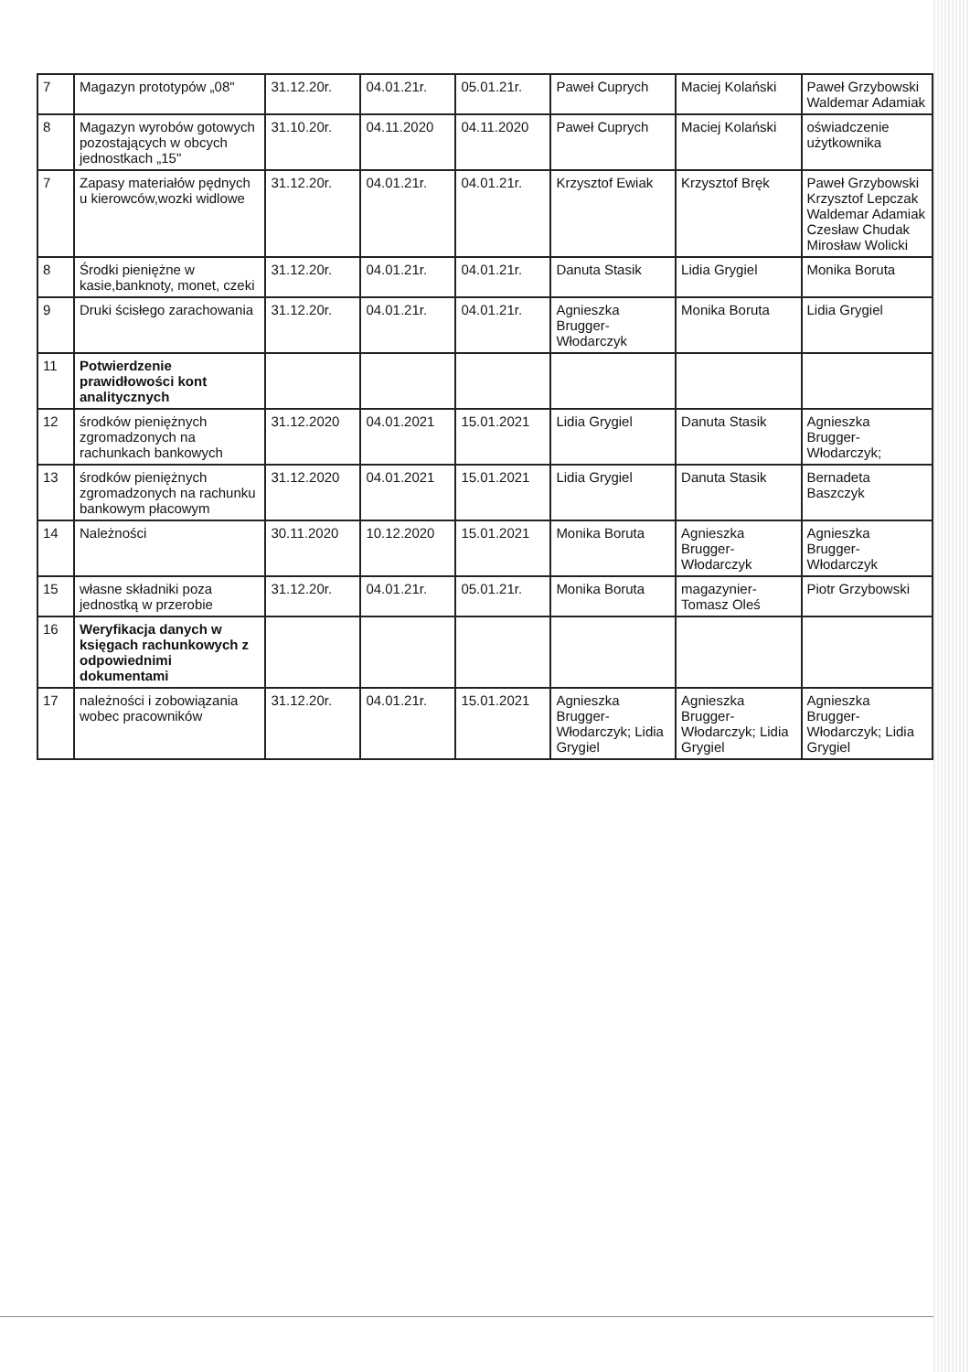| 7 | Magazyn prototypów „08" | 31.12.20r. | 04.01.21r. | 05.01.21r. | Paweł Cuprych | Maciej Kolański | Paweł Grzybowski Waldemar Adamiak |
| 8 | Magazyn wyrobów gotowych pozostających w obcych jednostkach „15" | 31.10.20r. | 04.11.2020 | 04.11.2020 | Paweł Cuprych | Maciej Kolański | oświadczenie użytkownika |
| 7 | Zapasy materiałów pędnych u kierowców,wozki widlowe | 31.12.20r. | 04.01.21r. | 04.01.21r. | Krzysztof Ewiak | Krzysztof Bręk | Paweł Grzybowski Krzysztof Lepczak Waldemar Adamiak Czesław Chudak Mirosław Wolicki |
| 8 | Środki pieniężne w kasie,banknoty, monet, czeki | 31.12.20r. | 04.01.21r. | 04.01.21r. | Danuta Stasik | Lidia Grygiel | Monika Boruta |
| 9 | Druki ścisłego zarachowania | 31.12.20r. | 04.01.21r. | 04.01.21r. | Agnieszka Brugger-Włodarczyk | Monika Boruta | Lidia Grygiel |
| 11 | Potwierdzenie prawidłowości kont analitycznych | | | | | | |
| 12 | środków pieniężnych zgromadzonych na rachunkach bankowych | 31.12.2020 | 04.01.2021 | 15.01.2021 | Lidia Grygiel | Danuta Stasik | Agnieszka Brugger-Włodarczyk; |
| 13 | środków pieniężnych zgromadzonych na rachunku bankowym płacowym | 31.12.2020 | 04.01.2021 | 15.01.2021 | Lidia Grygiel | Danuta Stasik | Bernadeta Baszczyk |
| 14 | Należności | 30.11.2020 | 10.12.2020 | 15.01.2021 | Monika Boruta | Agnieszka Brugger-Włodarczyk | Agnieszka Brugger-Włodarczyk |
| 15 | własne składniki poza jednostką w przerobie | 31.12.20r. | 04.01.21r. | 05.01.21r. | Monika Boruta | magazynier-Tomasz Oleś | Piotr Grzybowski |
| 16 | Weryfikacja danych w księgach rachunkowych z odpowiednimi dokumentami | | | | | | |
| 17 | należności i zobowiązania wobec pracowników | 31.12.20r. | 04.01.21r. | 15.01.2021 | Agnieszka Brugger-Włodarczyk; Lidia Grygiel | Agnieszka Brugger-Włodarczyk; Lidia Grygiel | Agnieszka Brugger-Włodarczyk; Lidia Grygiel |